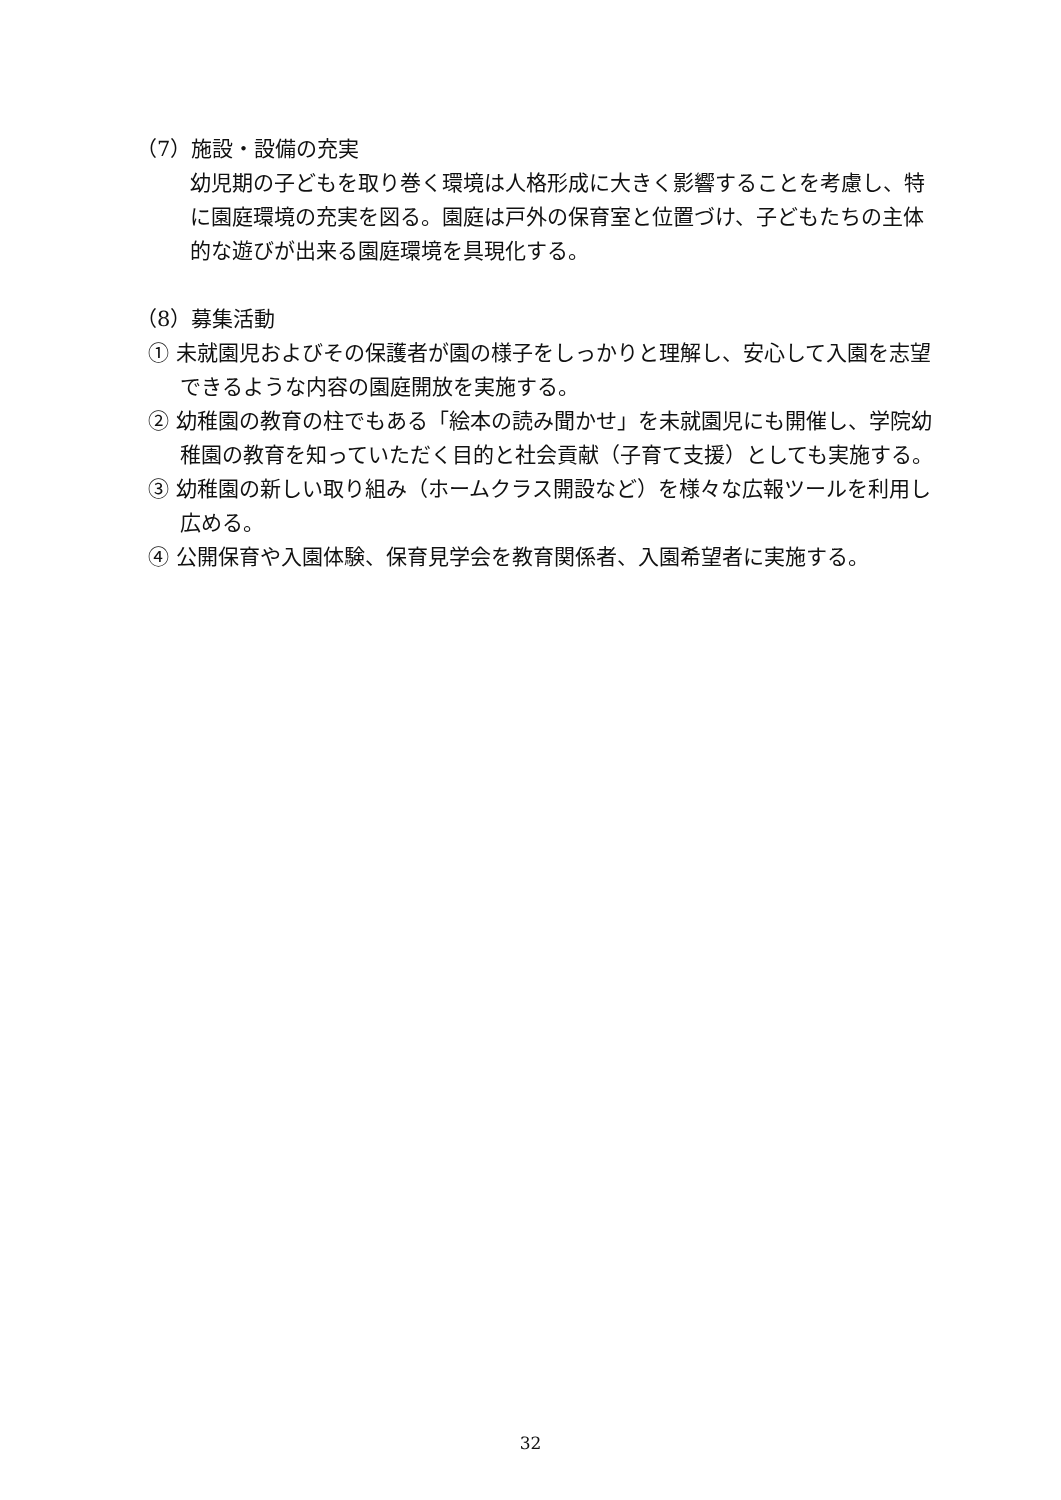（7）施設・設備の充実
幼児期の子どもを取り巻く環境は人格形成に大きく影響することを考慮し、特に園庭環境の充実を図る。園庭は戸外の保育室と位置づけ、子どもたちの主体的な遊びが出来る園庭環境を具現化する。
（8）募集活動
① 未就園児およびその保護者が園の様子をしっかりと理解し、安心して入園を志望できるような内容の園庭開放を実施する。
② 幼稚園の教育の柱でもある「絵本の読み聞かせ」を未就園児にも開催し、学院幼稚園の教育を知っていただく目的と社会貢献（子育て支援）としても実施する。
③ 幼稚園の新しい取り組み（ホームクラス開設など）を様々な広報ツールを利用し広める。
④ 公開保育や入園体験、保育見学会を教育関係者、入園希望者に実施する。
32